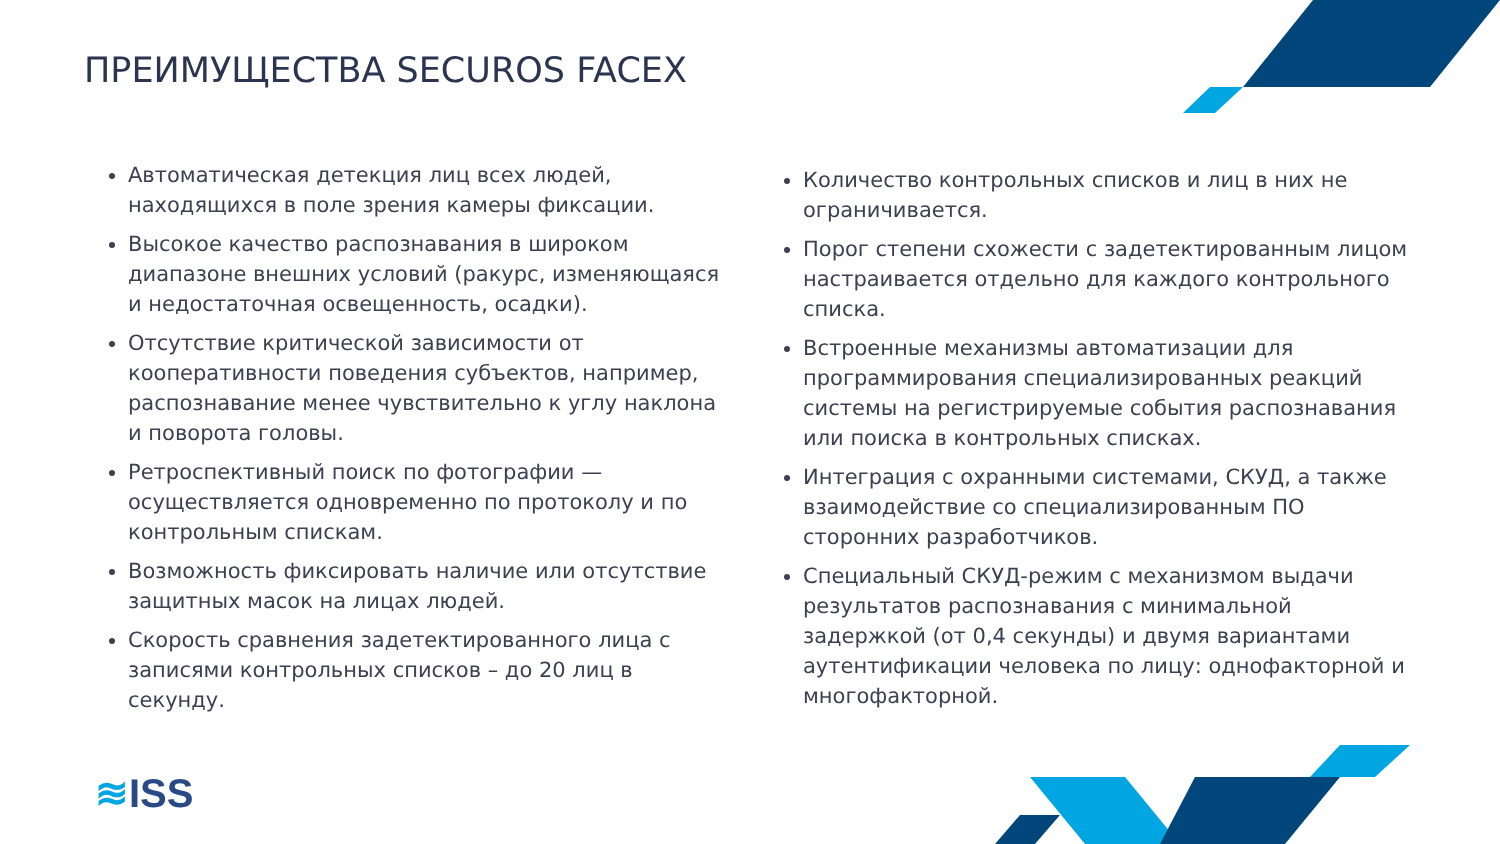ПРЕИМУЩЕСТВА SECUROS FACEX
Автоматическая детекция лиц всех людей, находящихся в поле зрения камеры фиксации.
Высокое качество распознавания в широком диапазоне внешних условий (ракурс, изменяющаяся и недостаточная освещенность, осадки).
Отсутствие критической зависимости от кооперативности поведения субъектов, например, распознавание менее чувствительно к углу наклона и поворота головы.
Ретроспективный поиск по фотографии — осуществляется одновременно по протоколу и по контрольным спискам.
Возможность фиксировать наличие или отсутствие защитных масок на лицах людей.
Скорость сравнения задетектированного лица с записями контрольных списков – до 20 лиц в секунду.
Количество контрольных списков и лиц в них не ограничивается.
Порог степени схожести с задетектированным лицом настраивается отдельно для каждого контрольного списка.
Встроенные механизмы автоматизации для программирования специализированных реакций системы на регистрируемые события распознавания или поиска в контрольных списках.
Интеграция с охранными системами, СКУД, а также взаимодействие со специализированным ПО сторонних разработчиков.
Специальный СКУД-режим с механизмом выдачи результатов распознавания с минимальной задержкой (от 0,4 секунды) и двумя вариантами аутентификации человека по лицу: однофакторной и многофакторной.
≋ISS